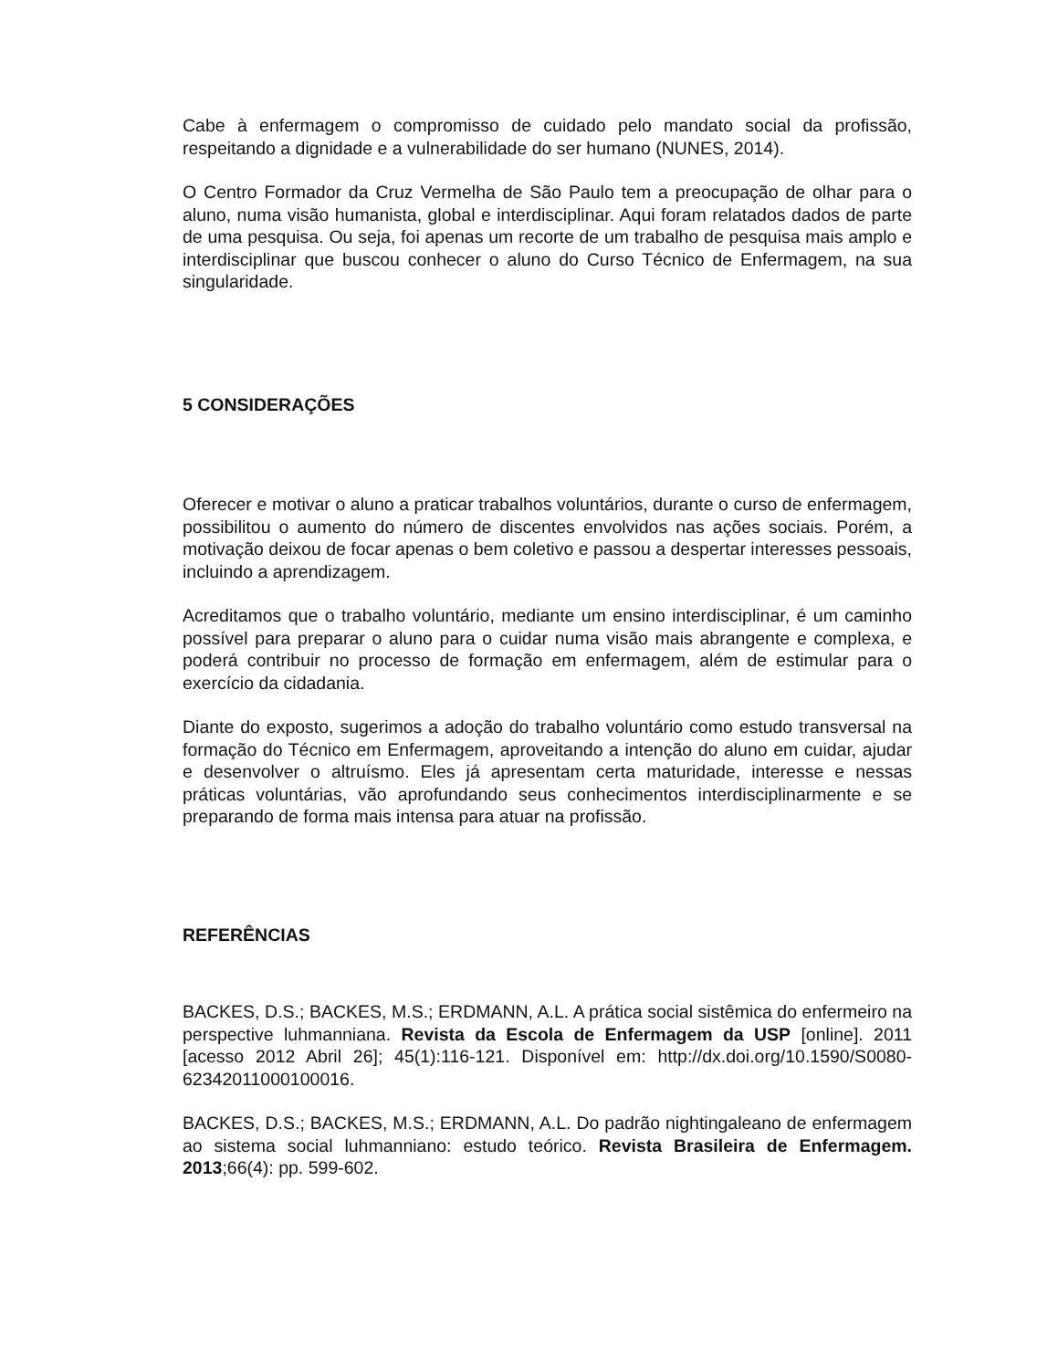Cabe à enfermagem o compromisso de cuidado pelo mandato social da profissão, respeitando a dignidade e a vulnerabilidade do ser humano (NUNES, 2014).
O Centro Formador da Cruz Vermelha de São Paulo tem a preocupação de olhar para o aluno, numa visão humanista, global e interdisciplinar. Aqui foram relatados dados de parte de uma pesquisa. Ou seja, foi apenas um recorte de um trabalho de pesquisa mais amplo e interdisciplinar que buscou conhecer o aluno do Curso Técnico de Enfermagem, na sua singularidade.
5 CONSIDERAÇÕES
Oferecer e motivar o aluno a praticar trabalhos voluntários, durante o curso de enfermagem, possibilitou o aumento do número de discentes envolvidos nas ações sociais. Porém, a motivação deixou de focar apenas o bem coletivo e passou a despertar interesses pessoais, incluindo a aprendizagem.
Acreditamos que o trabalho voluntário, mediante um ensino interdisciplinar, é um caminho possível para preparar o aluno para o cuidar numa visão mais abrangente e complexa, e poderá contribuir no processo de formação em enfermagem, além de estimular para o exercício da cidadania.
Diante do exposto, sugerimos a adoção do trabalho voluntário como estudo transversal na formação do Técnico em Enfermagem, aproveitando a intenção do aluno em cuidar, ajudar e desenvolver o altruísmo. Eles já apresentam certa maturidade, interesse e nessas práticas voluntárias, vão aprofundando seus conhecimentos interdisciplinarmente e se preparando de forma mais intensa para atuar na profissão.
REFERÊNCIAS
BACKES, D.S.; BACKES, M.S.; ERDMANN, A.L. A prática social sistêmica do enfermeiro na perspective luhmanniana. Revista da Escola de Enfermagem da USP [online]. 2011 [acesso 2012 Abril 26]; 45(1):116-121. Disponível em: http://dx.doi.org/10.1590/S0080-62342011000100016.
BACKES, D.S.; BACKES, M.S.; ERDMANN, A.L. Do padrão nightingaleano de enfermagem ao sistema social luhmanniano: estudo teórico. Revista Brasileira de Enfermagem. 2013;66(4): pp. 599-602.